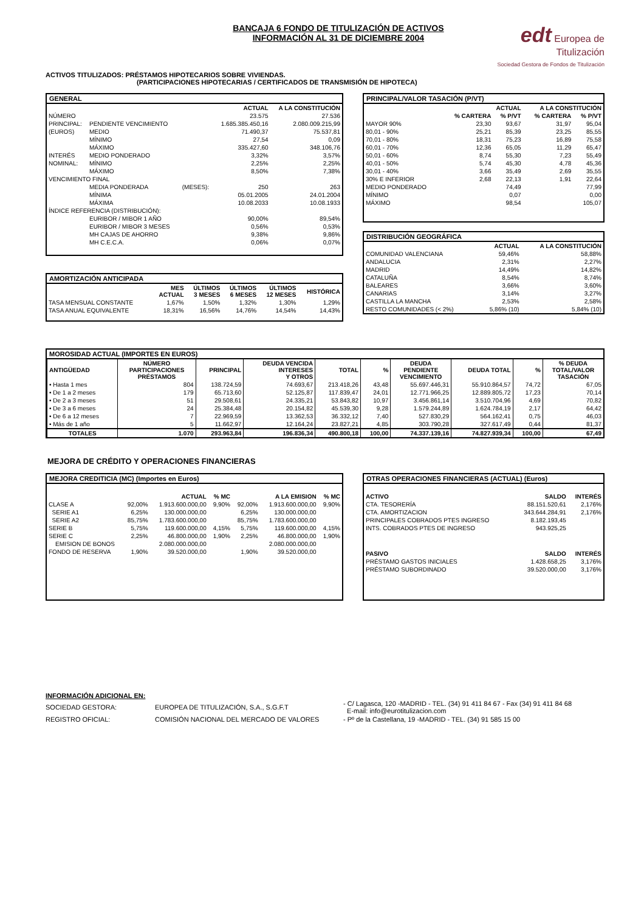BANCAJA 6 FONDO DE TITULIZACIÓN DE ACTIVOS
INFORMACIÓN AL 31 DE DICIEMBRE 2004
edt Europea de Titulización
Sociedad Gestora de Fondos de Titulización
ACTIVOS TITULIZADOS: PRÉSTAMOS HIPOTECARIOS SOBRE VIVIENDAS.
(PARTICIPACIONES HIPOTECARIAS / CERTIFICADOS DE TRANSMISIÓN DE HIPOTECA)
GENERAL
| | | | ACTUAL | A LA CONSTITUCIÓN |
| --- | --- | --- | --- | --- |
| NÚMERO | | | 23.575 | 27.536 |
| PRINCIPAL: | PENDIENTE VENCIMIENTO | | 1.685.385.450,16 | 2.080.009.215,99 |
| (EUROS) | MEDIO | | 71.490,37 | 75.537,81 |
| | MÍNIMO | | 27,54 | 0,09 |
| | MÁXIMO | | 335.427,60 | 348.106,76 |
| INTERÉS | MEDIO PONDERADO | | 3,32% | 3,57% |
| NOMINAL: | MÍNIMO | | 2,25% | 2,25% |
| | MÁXIMO | | 8,50% | 7,38% |
| VENCIMIENTO FINAL | | | | |
| | MEDIA PONDERADA | (MESES): | 250 | 263 |
| | MÍNIMA | | 05.01.2005 | 24.01.2004 |
| | MÁXIMA | | 10.08.2033 | 10.08.1933 |
| ÍNDICE REFERENCIA (DISTRIBUCIÓN): | | | | |
| | EURIBOR / MIBOR 1 AÑO | | 90,00% | 89,54% |
| | EURIBOR / MIBOR 3 MESES | | 0,56% | 0,53% |
| | MH CAJAS DE AHORRO | | 9,38% | 9,86% |
| | MH C.E.C.A. | | 0,06% | 0,07% |
AMORTIZACIÓN ANTICIPADA
| | MES ACTUAL | ÚLTIMOS 3 MESES | ÚLTIMOS 6 MESES | ÚLTIMOS 12 MESES | HISTÓRICA |
| --- | --- | --- | --- | --- | --- |
| TASA MENSUAL CONSTANTE | 1,67% | 1,50% | 1,32% | 1,30% | 1,29% |
| TASA ANUAL EQUIVALENTE | 18,31% | 16,56% | 14,76% | 14,54% | 14,43% |
PRINCIPAL/VALOR TASACIÓN (P/VT)
| | ACTUAL | | A LA CONSTITUCIÓN | |
| --- | --- | --- | --- | --- |
| | % CARTERA | % P/VT | % CARTERA | % P/VT |
| MAYOR 90% | 23,30 | 93,67 | 31,97 | 95,04 |
| 80,01 - 90% | 25,21 | 85,39 | 23,25 | 85,55 |
| 70,01 - 80% | 18,31 | 75,23 | 16,89 | 75,58 |
| 60,01 - 70% | 12,36 | 65,05 | 11,29 | 65,47 |
| 50,01 - 60% | 8,74 | 55,30 | 7,23 | 55,49 |
| 40,01 - 50% | 5,74 | 45,30 | 4,78 | 45,36 |
| 30,01 - 40% | 3,66 | 35,49 | 2,69 | 35,55 |
| 30% E INFERIOR | 2,68 | 22,13 | 1,91 | 22,64 |
| MEDIO PONDERADO | | 74,49 | | 77,99 |
| MÍNIMO | | 0,07 | | 0,00 |
| MÁXIMO | | 98,54 | | 105,07 |
DISTRIBUCIÓN GEOGRÁFICA
| | ACTUAL | A LA CONSTITUCIÓN |
| --- | --- | --- |
| COMUNIDAD VALENCIANA | 59,46% | 58,88% |
| ANDALUCIA | 2,31% | 2,27% |
| MADRID | 14,49% | 14,82% |
| CATALUÑA | 8,54% | 8,74% |
| BALEARES | 3,66% | 3,60% |
| CANARIAS | 3,14% | 3,27% |
| CASTILLA LA MANCHA | 2,53% | 2,58% |
| RESTO COMUNIDADES (< 2%) | 5,86% (10) | 5,84% (10) |
MOROSIDAD ACTUAL (IMPORTES EN EUROS)
| ANTIGÜEDAD | NÚMERO PARTICIPACIONES PRÉSTAMOS | PRINCIPAL | DEUDA VENCIDA INTERESES Y OTROS | TOTAL | % | DEUDA PENDIENTE VENCIMIENTO | DEUDA TOTAL | % | % DEUDA TOTAL/VALOR TASACIÓN |
| --- | --- | --- | --- | --- | --- | --- | --- | --- | --- |
| • Hasta 1 mes | 804 | 138.724,59 | 74.693,67 | 213.418,26 | 43,48 | 55.697.446,31 | 55.910.864,57 | 74,72 | 67,05 |
| • De 1 a 2 meses | 179 | 65.713,60 | 52.125,87 | 117.839,47 | 24,01 | 12.771.966,25 | 12.889.805,72 | 17,23 | 70,14 |
| • De 2 a 3 meses | 51 | 29.508,61 | 24.335,21 | 53.843,82 | 10,97 | 3.456.861,14 | 3.510.704,96 | 4,69 | 70,82 |
| • De 3 a 6 meses | 24 | 25.384,48 | 20.154,82 | 45.539,30 | 9,28 | 1.579.244,89 | 1.624.784,19 | 2,17 | 64,42 |
| • De 6 a 12 meses | 7 | 22.969,59 | 13.362,53 | 36.332,12 | 7,40 | 527.830,29 | 564.162,41 | 0,75 | 46,03 |
| • Más de 1 año | 5 | 11.662,97 | 12.164,24 | 23.827,21 | 4,85 | 303.790,28 | 327.617,49 | 0,44 | 81,37 |
| TOTALES | 1.070 | 293.963,84 | 196.836,34 | 490.800,18 | 100,00 | 74.337.139,16 | 74.827.939,34 | 100,00 | 67,49 |
MEJORA DE CRÉDITO Y OPERACIONES FINANCIERAS
MEJORA CREDITICIA (MC) (Importes en Euros)
| | | ACTUAL | % MC | | A LA EMISION | % MC |
| --- | --- | --- | --- | --- | --- | --- |
| CLASE A | 92,00% | 1.913.600.000,00 | 9,90% | 92,00% | 1.913.600.000,00 | 9,90% |
| SERIE A1 | 6,25% | 130.000.000,00 | | 6,25% | 130.000.000,00 | |
| SERIE A2 | 85,75% | 1.783.600.000,00 | | 85,75% | 1.783.600.000,00 | |
| SERIE B | 5,75% | 119.600.000,00 | 4,15% | 5,75% | 119.600.000,00 | 4,15% |
| SERIE C | 2,25% | 46.800.000,00 | 1,90% | 2,25% | 46.800.000,00 | 1,90% |
| EMISION DE BONOS | | 2.080.000.000,00 | | | 2.080.000.000,00 | |
| FONDO DE RESERVA | 1,90% | 39.520.000,00 | | 1,90% | 39.520.000,00 | |
OTRAS OPERACIONES FINANCIERAS (ACTUAL) (Euros)
| ACTIVO | SALDO | INTERÉS |
| --- | --- | --- |
| CTA. TESORERÍA | 88.151.520,61 | 2,176% |
| CTA. AMORTIZACION | 343.644.284,91 | 2,176% |
| PRINCIPALES COBRADOS PTES INGRESO | 8.182.193,45 | |
| INTS. COBRADOS PTES DE INGRESO | 943.925,25 | |
| PASIVO | SALDO | INTERÉS |
| PRÉSTAMO GASTOS INICIALES | 1.428.658,25 | 3,176% |
| PRÉSTAMO SUBORDINADO | 39.520.000,00 | 3,176% |
INFORMACIÓN ADICIONAL EN:
| SOCIEDAD GESTORA: | EUROPEA DE TITULIZACIÓN, S.A., S.G.F.T | - C/ Lagasca, 120 -MADRID - TEL. (34) 91 411 84 67 - Fax (34) 91 411 84 68 E-mail: info@eurotitulizacion.com |
| REGISTRO OFICIAL: | COMISIÓN NACIONAL DEL MERCADO DE VALORES | - Pº de la Castellana, 19 -MADRID - TEL. (34) 91 585 15 00 |